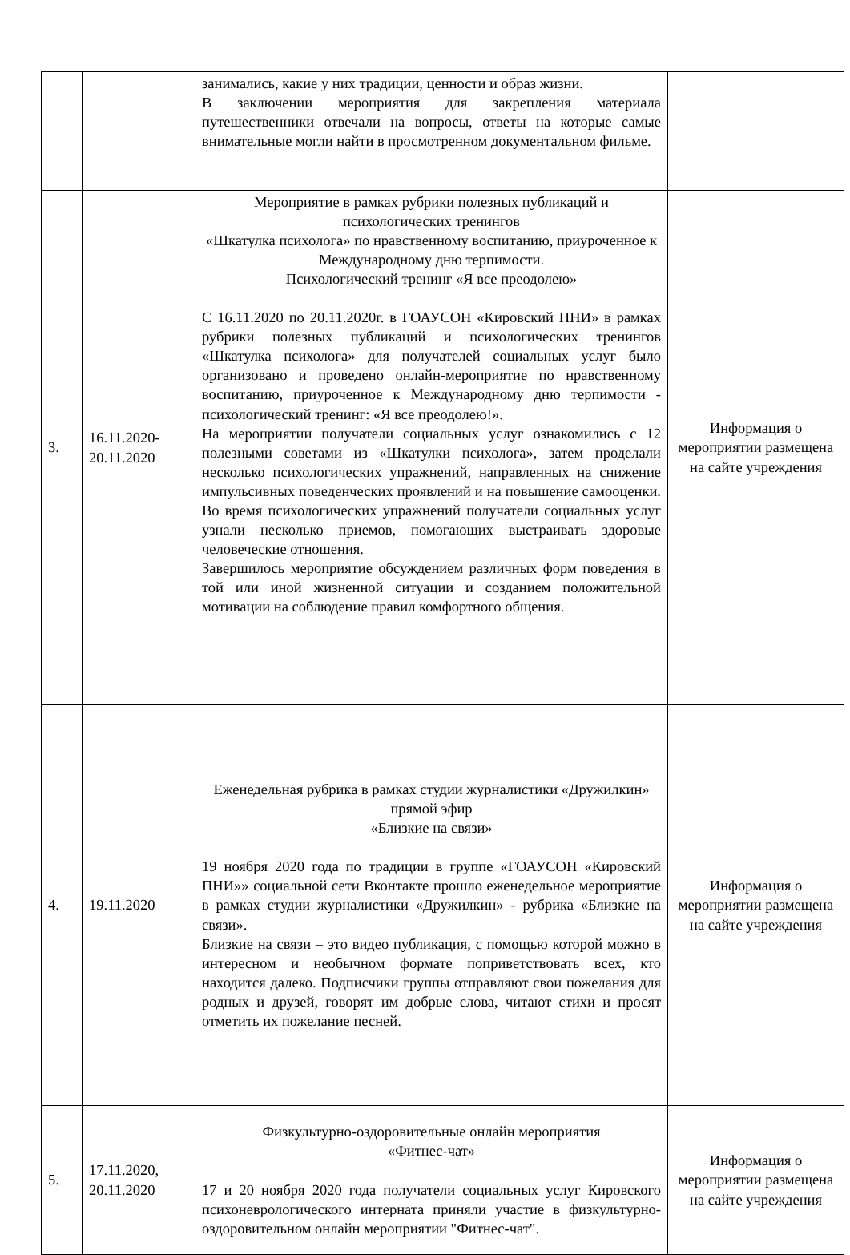| | | занимались, какие у них традиции, ценности и образ жизни. В заключении мероприятия для закрепления материала путешественники отвечали на вопросы, ответы на которые самые внимательные могли найти в просмотренном документальном фильме. | |
| 3. | 16.11.2020-20.11.2020 | Мероприятие в рамках рубрики полезных публикаций и психологических тренингов «Шкатулка психолога» по нравственному воспитанию, приуроченное к Международному дню терпимости. Психологический тренинг «Я все преодолею» С 16.11.2020 по 20.11.2020г. в ГОАУСОН «Кировский ПНИ» в рамках рубрики полезных публикаций и психологических тренингов «Шкатулка психолога» для получателей социальных услуг было организовано и проведено онлайн-мероприятие по нравственному воспитанию, приуроченное к Международному дню терпимости - психологический тренинг: «Я все преодолею!». На мероприятии получатели социальных услуг ознакомились с 12 полезными советами из «Шкатулки психолога», затем проделали несколько психологических упражнений, направленных на снижение импульсивных поведенческих проявлений и на повышение самооценки. Во время психологических упражнений получатели социальных услуг узнали несколько приемов, помогающих выстраивать здоровые человеческие отношения. Завершилось мероприятие обсуждением различных форм поведения в той или иной жизненной ситуации и созданием положительной мотивации на соблюдение правил комфортного общения. | Информация о мероприятии размещена на сайте учреждения |
| 4. | 19.11.2020 | Еженедельная рубрика в рамках студии журналистики «Дружилкин» прямой эфир «Близкие на связи» 19 ноября 2020 года по традиции в группе «ГОАУСОН «Кировский ПНИ»» социальной сети Вконтакте прошло еженедельное мероприятие в рамках студии журналистики «Дружилкин» - рубрика «Близкие на связи». Близкие на связи – это видео публикация, с помощью которой можно в интересном и необычном формате поприветствовать всех, кто находится далеко. Подписчики группы отправляют свои пожелания для родных и друзей, говорят им добрые слова, читают стихи и просят отметить их пожелание песней. | Информация о мероприятии размещена на сайте учреждения |
| 5. | 17.11.2020, 20.11.2020 | Физкультурно-оздоровительные онлайн мероприятия «Фитнес-чат» 17 и 20 ноября 2020 года получатели социальных услуг Кировского психоневрологического интерната приняли участие в физкультурно-оздоровительном онлайн мероприятии "Фитнес-чат". | Информация о мероприятии размещена на сайте учреждения |